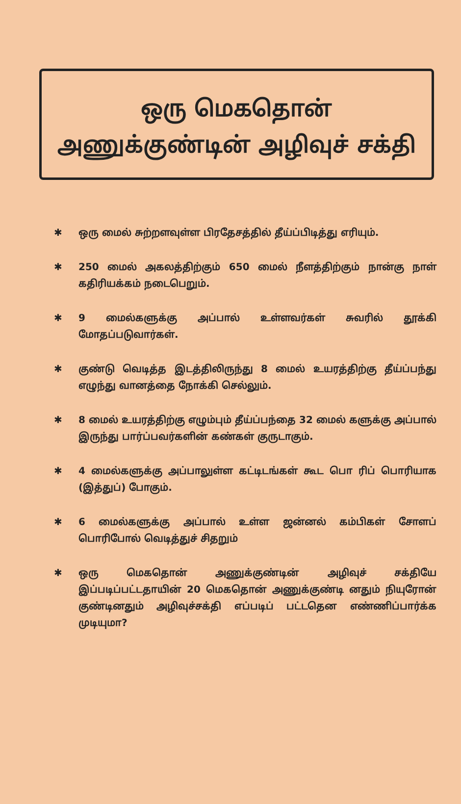ஒரு மெகதொன்
அணுக்குண்டின் அழிவுச் சக்தி
✱ ஒரு மைல் சுற்றளவுள்ள பிரதேசத்தில் தீய்ப்பிடித்து எரியும்.
✱ 250 மைல் அகலத்திற்கும் 650 மைல் நீளத்திற்கும் நான்கு நாள் கதிரியக்கம் நடைபெறும்.
✱ 9 மைல்களுக்கு அப்பால் உள்ளவர்கள் சுவரில் தூக்கி மோதப்படுவார்கள்.
✱ குண்டு வெடித்த இடத்திலிருந்து 8 மைல் உயரத்திற்கு தீய்ப்பந்து எழுந்து வானத்தை நோக்கி செல்லும்.
✱ 8 மைல் உயரத்திற்கு எழும்பும் தீய்ப்பந்தை 32 மைல் களுக்கு அப்பால் இருந்து பார்ப்பவர்களின் கண்கள் குருடாகும்.
✱ 4 மைல்களுக்கு அப்பாலுள்ள கட்டிடங்கள் கூட பொ ரிப் பொரியாக (இத்துப்) போகும்.
✱ 6 மைல்களுக்கு அப்பால் உள்ள ஜன்னல் கம்பிகள் சோளப் பொரிபோல் வெடித்துச் சிதறும்
✱ ஒரு மெகதொன் அணுக்குண்டின் அழிவுச் சக்தியே இப்படிப்பட்டதாயின் 20 மெகதொன் அணுக்குண்டி னதும் நியுரோன் குண்டினதும் அழிவுச்சக்தி எப்படிப் பட்டதென எண்ணிப்பார்க்க முடியுமா?